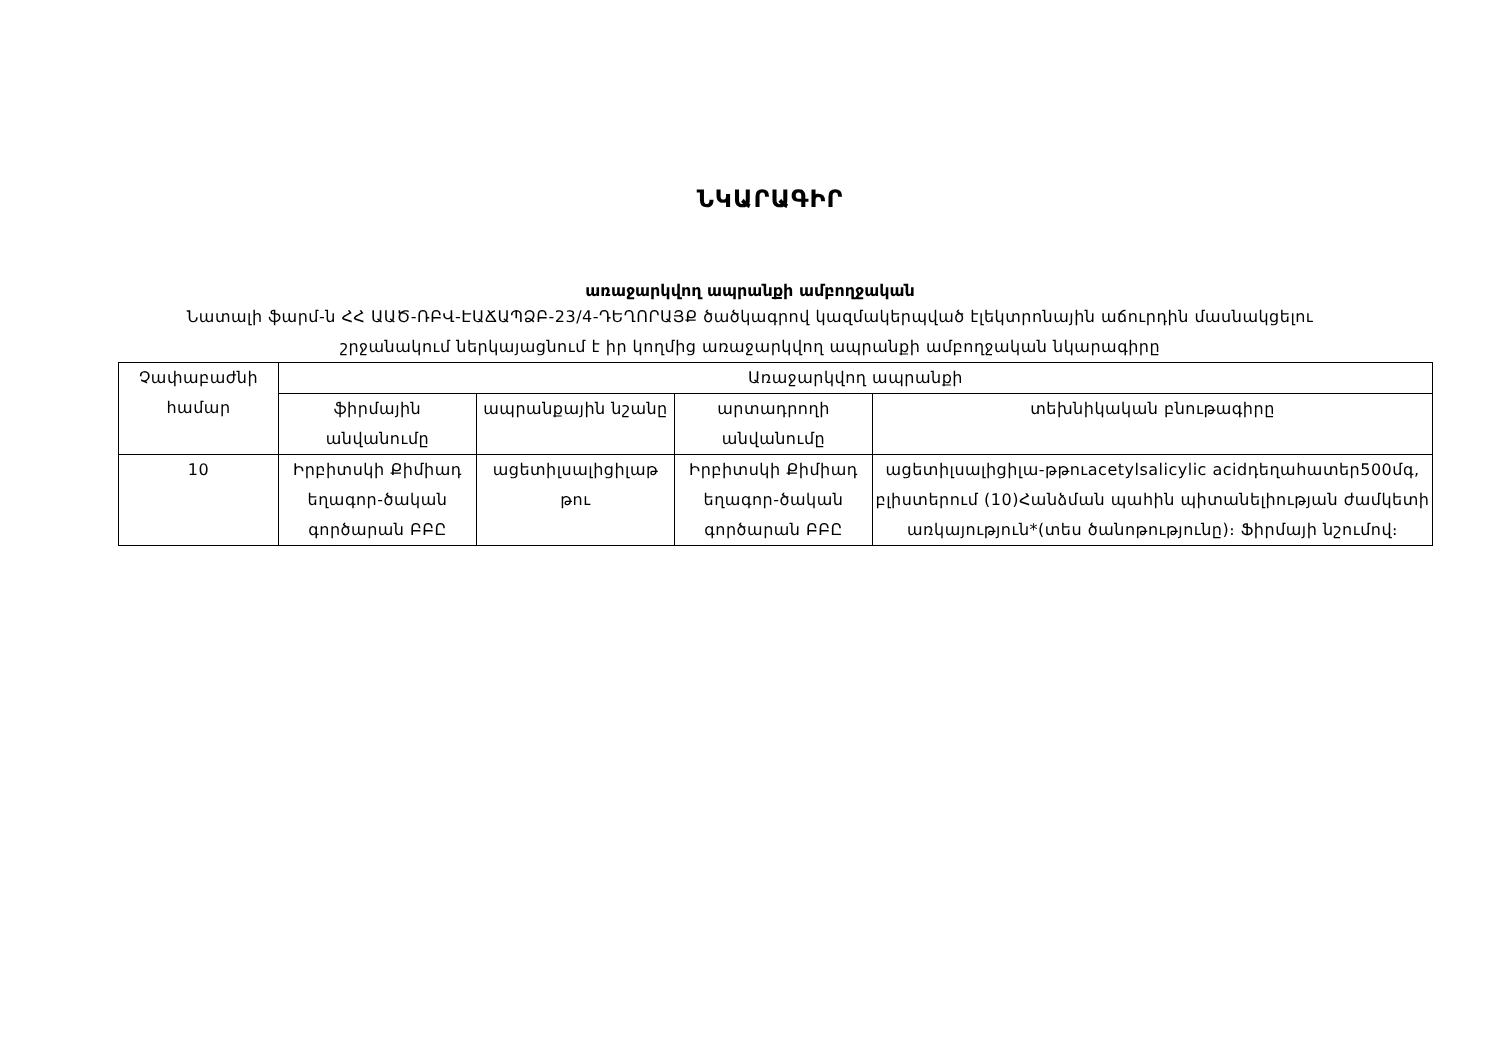ՆԿԱՐԱԳԻՐ
առաջարկվող ապրանքի ամբողջական
Նատալի ֆարմ-ն ՀՀ ԱԱԾ-ՌԲՎ-ԷԱՃԱՊՁԲ-23/4-ԴԵՂՈՐԱՅՔ ծածկագրով կազմակերպված էլեկտրոնային աճուրդին մասնակցելու
շրջանակում ներկայացնում է իր կողմից առաջարկվող ապրանքի ամբողջական նկարագիրը
| Չափաբաժնի համար | Առաջարկվող ապրանքի | | | |
| --- | --- | --- | --- | --- |
| | ֆիրմային անվանումը | ապրանքային նշանը | արտադրողի անվանումը | տեխնիկական բնութագիրը |
| 10 | Իրբիտսկի Քիմիադ եղագոր-ծական գործարան ԲԲԸ | ացետիլսալիցիլաթ թու | Իրբիտսկի Քիմիադ եղագոր-ծական գործարան ԲԲԸ | ացետիլսալիցիլա-թթուacetylsalicylic acidդեղահատեր500մգ, բլիստերում (10)Հանձման պահին պիտանելիության ժամկետի առկայություն*(տես ծանոթությունը)։ Ֆիրմայի նշումով։ |